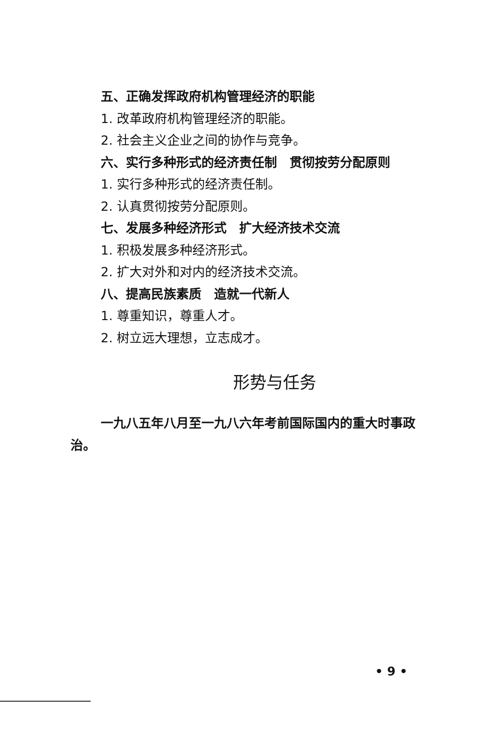五、正确发挥政府机构管理经济的职能
1. 改革政府机构管理经济的职能。
2. 社会主义企业之间的协作与竞争。
六、实行多种形式的经济责任制　贯彻按劳分配原则
1. 实行多种形式的经济责任制。
2. 认真贯彻按劳分配原则。
七、发展多种经济形式　扩大经济技术交流
1. 积极发展多种经济形式。
2. 扩大对外和对内的经济技术交流。
八、提高民族素质　造就一代新人
1. 尊重知识，尊重人才。
2. 树立远大理想，立志成才。
形势与任务
一九八五年八月至一九八六年考前国际国内的重大时事政治。
• 9 •